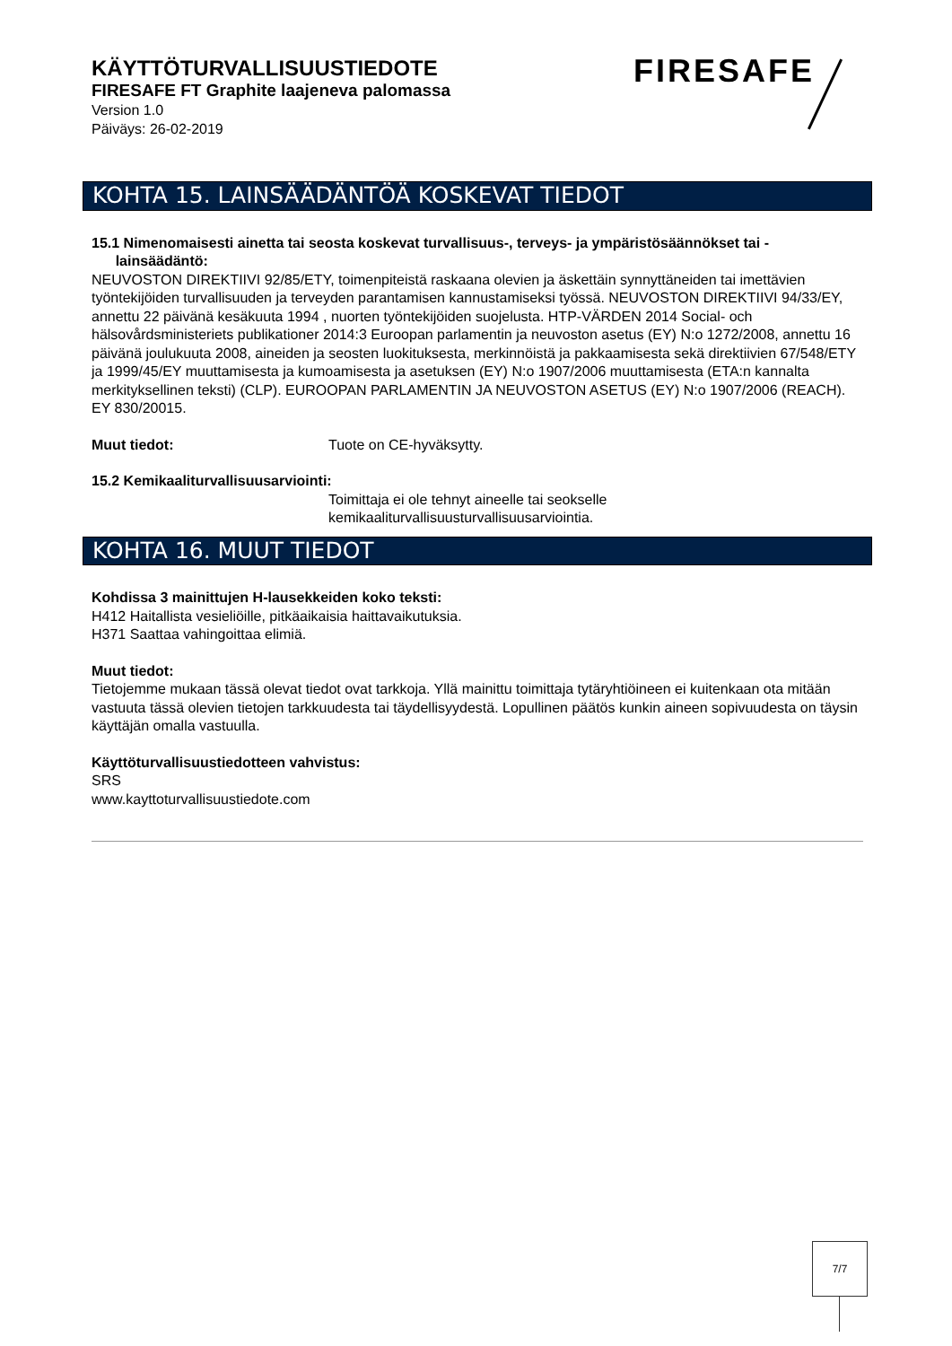KÄYTTÖTURVALLISUUSTIEDOTE
FIRESAFE FT Graphite laajeneva palomassa
Version 1.0
Päiväys: 26-02-2019
FIRESAFE
KOHTA 15. LAINSÄÄDÄNTÖÄ KOSKEVAT TIEDOT
15.1 Nimenomaisesti ainetta tai seosta koskevat turvallisuus-, terveys- ja ympäristösäännökset tai -
lainsäädäntö:
NEUVOSTON DIREKTIIVI 92/85/ETY, toimenpiteistä raskaana olevien ja äskettäin synnyttäneiden tai imettävien työntekijöiden turvallisuuden ja terveyden parantamisen kannustamiseksi työssä. NEUVOSTON DIREKTIIVI 94/33/EY, annettu 22 päivänä kesäkuuta 1994 , nuorten työntekijöiden suojelusta. HTP-VÄRDEN 2014 Social- och hälsovårdsministeriets publikationer 2014:3 Euroopan parlamentin ja neuvoston asetus (EY) N:o 1272/2008, annettu 16 päivänä joulukuuta 2008, aineiden ja seosten luokituksesta, merkinnöistä ja pakkaamisesta sekä direktiivien 67/548/ETY ja 1999/45/EY muuttamisesta ja kumoamisesta ja asetuksen (EY) N:o 1907/2006 muuttamisesta (ETA:n kannalta merkityksellinen teksti) (CLP). EUROOPAN PARLAMENTIN JA NEUVOSTON ASETUS (EY) N:o 1907/2006 (REACH). EY 830/20015.
Muut tiedot: Tuote on CE-hyväksytty.
15.2 Kemikaaliturvallisuusarviointi:
Toimittaja ei ole tehnyt aineelle tai seokselle
kemikaaliturvallisuusturvallisuusarviointia.
KOHTA 16. MUUT TIEDOT
Kohdissa 3 mainittujen H-lausekkeiden koko teksti:
H412 Haitallista vesieliöille, pitkäaikaisia haittavaikutuksia.
H371 Saattaa vahingoittaa elimiä.
Muut tiedot:
Tietojemme mukaan tässä olevat tiedot ovat tarkkoja. Yllä mainittu toimittaja tytäryhtiöineen ei kuitenkaan ota mitään vastuuta tässä olevien tietojen tarkkuudesta tai täydellisyydestä. Lopullinen päätös kunkin aineen sopivuudesta on täysin käyttäjän omalla vastuulla.
Käyttöturvallisuustiedotteen vahvistus:
SRS
www.kayttoturvallisuustiedote.com
7/7